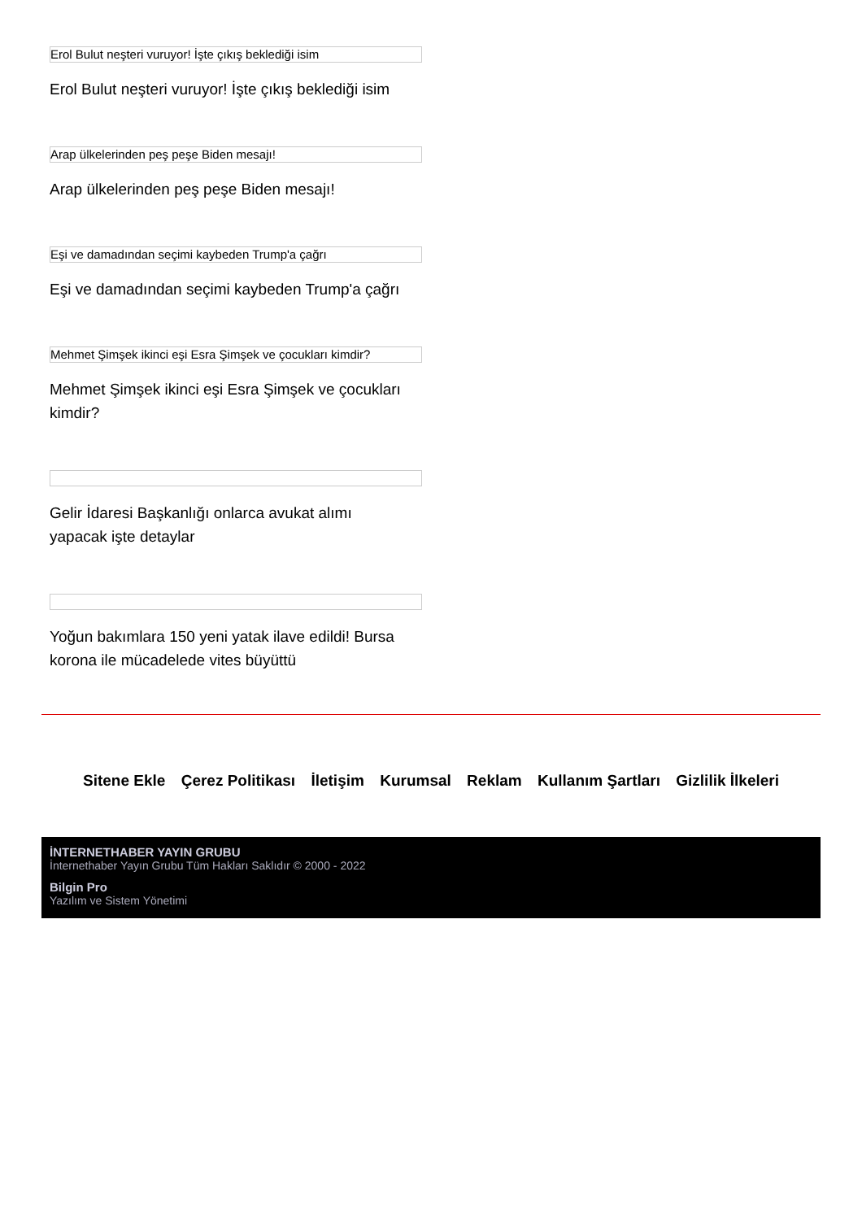Erol Bulut neşteri vuruyor! İşte çıkış beklediği isim
Erol Bulut neşteri vuruyor! İşte çıkış beklediği isim
Arap ülkelerinden peş peşe Biden mesajı!
Arap ülkelerinden peş peşe Biden mesajı!
Eşi ve damadından seçimi kaybeden Trump'a çağrı
Eşi ve damadından seçimi kaybeden Trump'a çağrı
Mehmet Şimşek ikinci eşi Esra Şimşek ve çocukları kimdir?
Mehmet Şimşek ikinci eşi Esra Şimşek ve çocukları kimdir?
Gelir İdaresi Başkanlığı onlarca avukat alımı yapacak işte detaylar
Yoğun bakımlara 150 yeni yatak ilave edildi! Bursa korona ile mücadelede vites büyüttü
Sitene Ekle Çerez Politikası İletişim Kurumsal Reklam Kullanım Şartları Gizlilik İlkeleri
İNTERNETHABER YAYIN GRUBU
İnternethaber Yayın Grubu Tüm Hakları Saklıdır © 2000 - 2022
Bilgin Pro
Yazılım ve Sistem Yönetimi